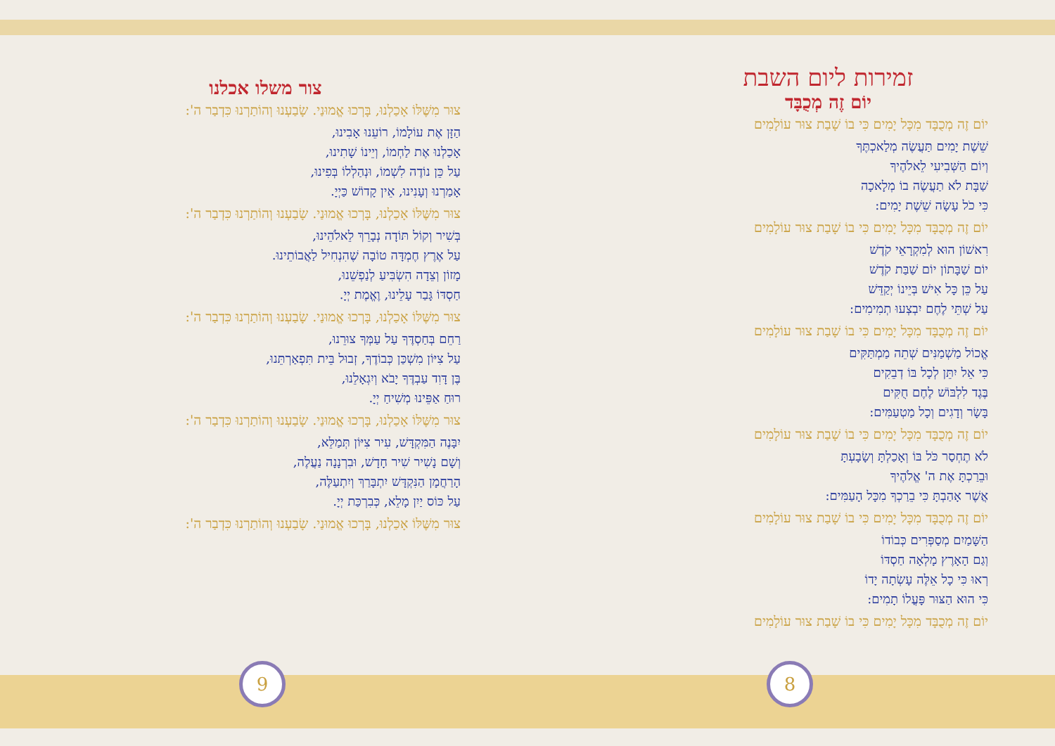צור משלו אכלנו
צוּר מִשֶּׁלּוֹ אָכַלְנוּ, בָּרְכוּ אֱמוּנַי. שָׂבַעְנוּ וְהוֹתַרְנוּ כִּדְבַר ה':
הַזָּן אֶת עוֹלָמוֹ, רוֹעֵנוּ אָבִינוּ,
אָכַלְנוּ אֶת לַחְמוֹ, וְיֵינוֹ שָׁתִינוּ,
עַל כֵּן נוֹדֶה לִשְׁמוֹ, וּנְהַלְלוֹ בְּפִינוּ,
אָמַרְנוּ וְעָנִינוּ, אֵין קָדוֹשׁ כַּיְיָ.
צוּר מִשֶּׁלּוֹ אָכַלְנוּ, בָּרְכוּ אֱמוּנַי. שָׂבַעְנוּ וְהוֹתַרְנוּ כִּדְבַר ה':
בְּשִׁיר וְקוֹל תּוֹדָה נְבָרֵךְ לֵאלֹהֵינוּ,
עַל אֶרֶץ חֶמְדָּה טוֹבָה שֶׁהִנְחִיל לַאֲבוֹתֵינוּ.
מָזוֹן וְצֵדָה הִשְׂבִּיעַ לְנַפְשֵׁנוּ,
חַסְדּוֹ גָּבַר עָלֵינוּ, וֶאֱמֶת יְיָ.
צוּר מִשֶּׁלּוֹ אָכַלְנוּ, בָּרְכוּ אֱמוּנַי. שָׂבַעְנוּ וְהוֹתַרְנוּ כִּדְבַר ה':
רַחֵם בְּחַסְדֶּךָ עַל עַמְּךָ צוּרֵנוּ,
עַל צִיּוֹן מִשְׁכַּן כְּבוֹדֶךָ, זְבוּל בֵּית תִּפְאַרְתֵּנוּ,
בֶּן דָּוִד עַבְדֶּךָ יָבֹא וְיִגְאָלֵנוּ,
רוּחַ אַפֵּינוּ מְשִׁיחַ יְיָ.
צוּר מִשֶּׁלּוֹ אָכַלְנוּ, בָּרְכוּ אֱמוּנַי. שָׂבַעְנוּ וְהוֹתַרְנוּ כִּדְבַר ה':
יִבָּנֶה הַמִּקְדָּשׁ, עִיר צִיּוֹן תְּמַלֵּא,
וְשָׁם נָשִׁיר שִׁיר חָדָשׁ, וּבִרְנָנָה נַעֲלֶה,
הָרַחֲמָן הַנִּקְדָּשׁ יִתְבָּרַךְ וְיִתְעַלֶּה,
עַל כּוֹס יַיִן מָלֵא, כְּבִרְכַּת יְיָ.
צוּר מִשֶּׁלּוֹ אָכַלְנוּ, בָּרְכוּ אֱמוּנַי. שָׂבַעְנוּ וְהוֹתַרְנוּ כִּדְבַר ה':
זמירות ליום השבת
יוֹם זֶה מְכֻבָּד
יוֹם זֶה מְכֻבָּד מִכָּל יָמִים כִּי בוֹ שָׁבַת צוּר עוֹלָמִים
שֵׁשֶׁת יָמִים תַּעֲשֶׂה מְלַאכְתֶּךָ
וְיוֹם הַשְּׁבִיעִי לֵאלֹהֶיךָ
שַׁבָּת לֹא תַעֲשֶׂה בוֹ מְלָאכָה
כִּי כֹל עָשָׂה שֵׁשֶׁת יָמִים:
יוֹם זֶה מְכֻבָּד מִכָּל יָמִים כִּי בוֹ שָׁבַת צוּר עוֹלָמִים
רִאשׁוֹן הוּא לְמִקְרָאֵי קֹדֶשׁ
יוֹם שַׁבָּתוֹן יוֹם שַׁבַּת קֹדֶשׁ
עַל כֵּן כָּל אִישׁ בְּיֵינוֹ יְקַדֵּשׁ
עַל שְׁתֵּי לֶחֶם יִבְצְעוּ תְמִימִים:
יוֹם זֶה מְכֻבָּד מִכָּל יָמִים כִּי בוֹ שָׁבַת צוּר עוֹלָמִים
אֱכוֹל מַשְׁמַנִּים שְׁתֵה מַמְתַּקִּים
כִּי אֵל יִתֵּן לְכָל בּוֹ דְבֵקִים
בֶּגֶד לִלְבּוֹשׁ לֶחֶם חֻקִּים
בָּשָׂר וְדָגִים וְכָל מַטְעַמִּים:
יוֹם זֶה מְכֻבָּד מִכָּל יָמִים כִּי בוֹ שָׁבַת צוּר עוֹלָמִים
לֹא תֶחְסַר כֹּל בּוֹ וְאָכַלְתָּ וְשָׂבָעְתָּ
וּבֵרַכְתָּ אֶת ה' אֱלֹהֶיךָ
אֲשֶׁר אָהַבְתָּ כִּי בֵרַכְךָ מִכָּל הָעַמִּים:
יוֹם זֶה מְכֻבָּד מִכָּל יָמִים כִּי בוֹ שָׁבַת צוּר עוֹלָמִים
הַשָּׁמַיִם מְסַפְּרִים כְּבוֹדוֹ
וְגַם הָאָרֶץ מָלְאָה חַסְדּוֹ
רְאוּ כִּי כָל אֵלֶּה עָשְׂתָה יָדוֹ
כִּי הוּא הַצּוּר פָּעֳלוֹ תָמִים:
יוֹם זֶה מְכֻבָּד מִכָּל יָמִים כִּי בוֹ שָׁבַת צוּר עוֹלָמִים
9 8